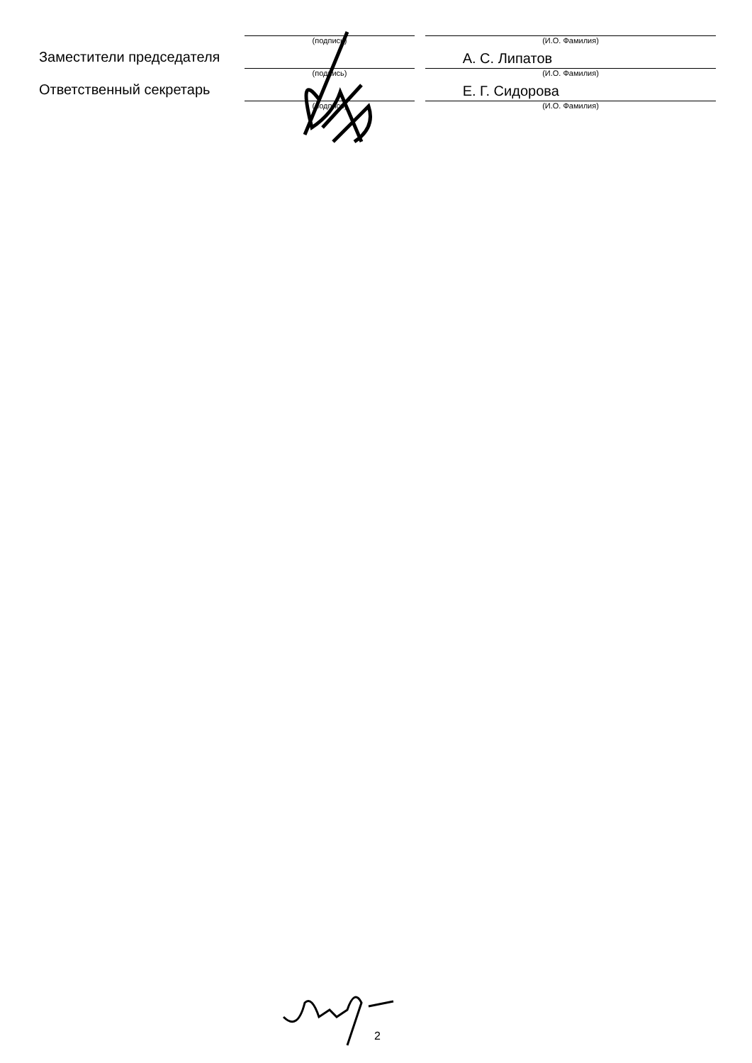(подпись) (И.О. Фамилия)
Заместители председателя
А. С. Липатов
(подпись) (И.О. Фамилия)
Ответственный секретарь
Е. Г. Сидорова
(подпись) (И.О. Фамилия)
2